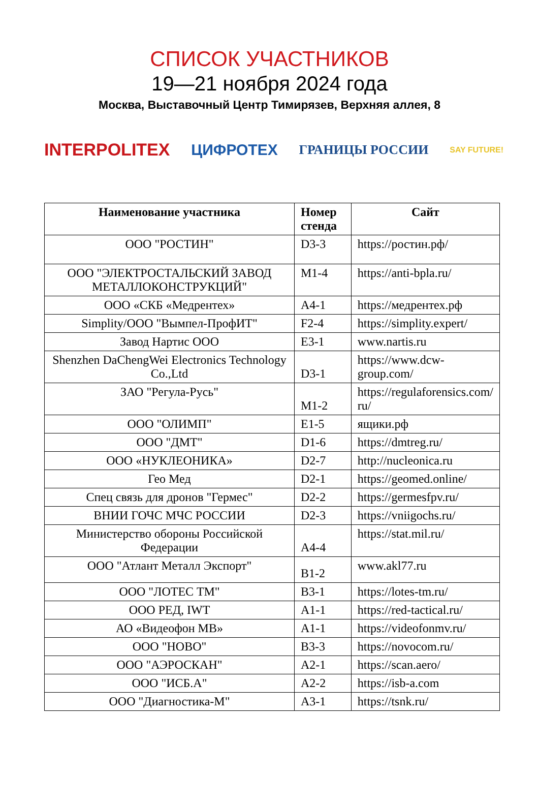СПИСОК УЧАСТНИКОВ
19—21 ноября 2024 года
Москва, Выставочный Центр Тимирязев, Верхняя аллея, 8
INTERPOLITEX ЦИФРОТЕХ ГРАНИЦЫ РОССИИ SAY FUTURE!
| Наименование участника | Номер стенда | Сайт |
| --- | --- | --- |
| ООО "РОСТИН" | D3-3 | https://ростин.рф/ |
| ООО "ЭЛЕКТРОСТАЛЬСКИЙ ЗАВОД МЕТАЛЛОКОНСТРУКЦИЙ" | M1-4 | https://anti-bpla.ru/ |
| ООО «СКБ «Медрентех» | A4-1 | https://медрентех.рф |
| Simplity/ООО "Вымпел-ПрофИТ" | F2-4 | https://simplity.expert/ |
| Завод Нартис ООО | E3-1 | www.nartis.ru |
| Shenzhen DaChengWei Electronics Technology Co.,Ltd | D3-1 | https://www.dcw-group.com/ |
| ЗАО "Регула-Русь" | M1-2 | https://regulaforensics.com/ ru/ |
| ООО "ОЛИМП" | E1-5 | ящики.рф |
| ООО "ДМТ" | D1-6 | https://dmtreg.ru/ |
| ООО «НУКЛЕОНИКА» | D2-7 | http://nucleonica.ru |
| Гео Мед | D2-1 | https://geomed.online/ |
| Спец связь для дронов "Гермес" | D2-2 | https://germesfpv.ru/ |
| ВНИИ ГОЧС МЧС РОССИИ | D2-3 | https://vniigochs.ru/ |
| Министерство обороны Российской Федерации | A4-4 | https://stat.mil.ru/ |
| ООО "Атлант Металл Экспорт" | B1-2 | www.akl77.ru |
| ООО "ЛОТЕС ТМ" | B3-1 | https://lotes-tm.ru/ |
| ООО РЕД, IWT | A1-1 | https://red-tactical.ru/ |
| АО «Видеофон МВ» | A1-1 | https://videofonmv.ru/ |
| ООО "НОВО" | B3-3 | https://novocom.ru/ |
| ООО "АЭРОСКАН" | A2-1 | https://scan.aero/ |
| ООО "ИСБ.А" | A2-2 | https://isb-a.com |
| ООО "Диагностика-М" | A3-1 | https://tsnk.ru/ |